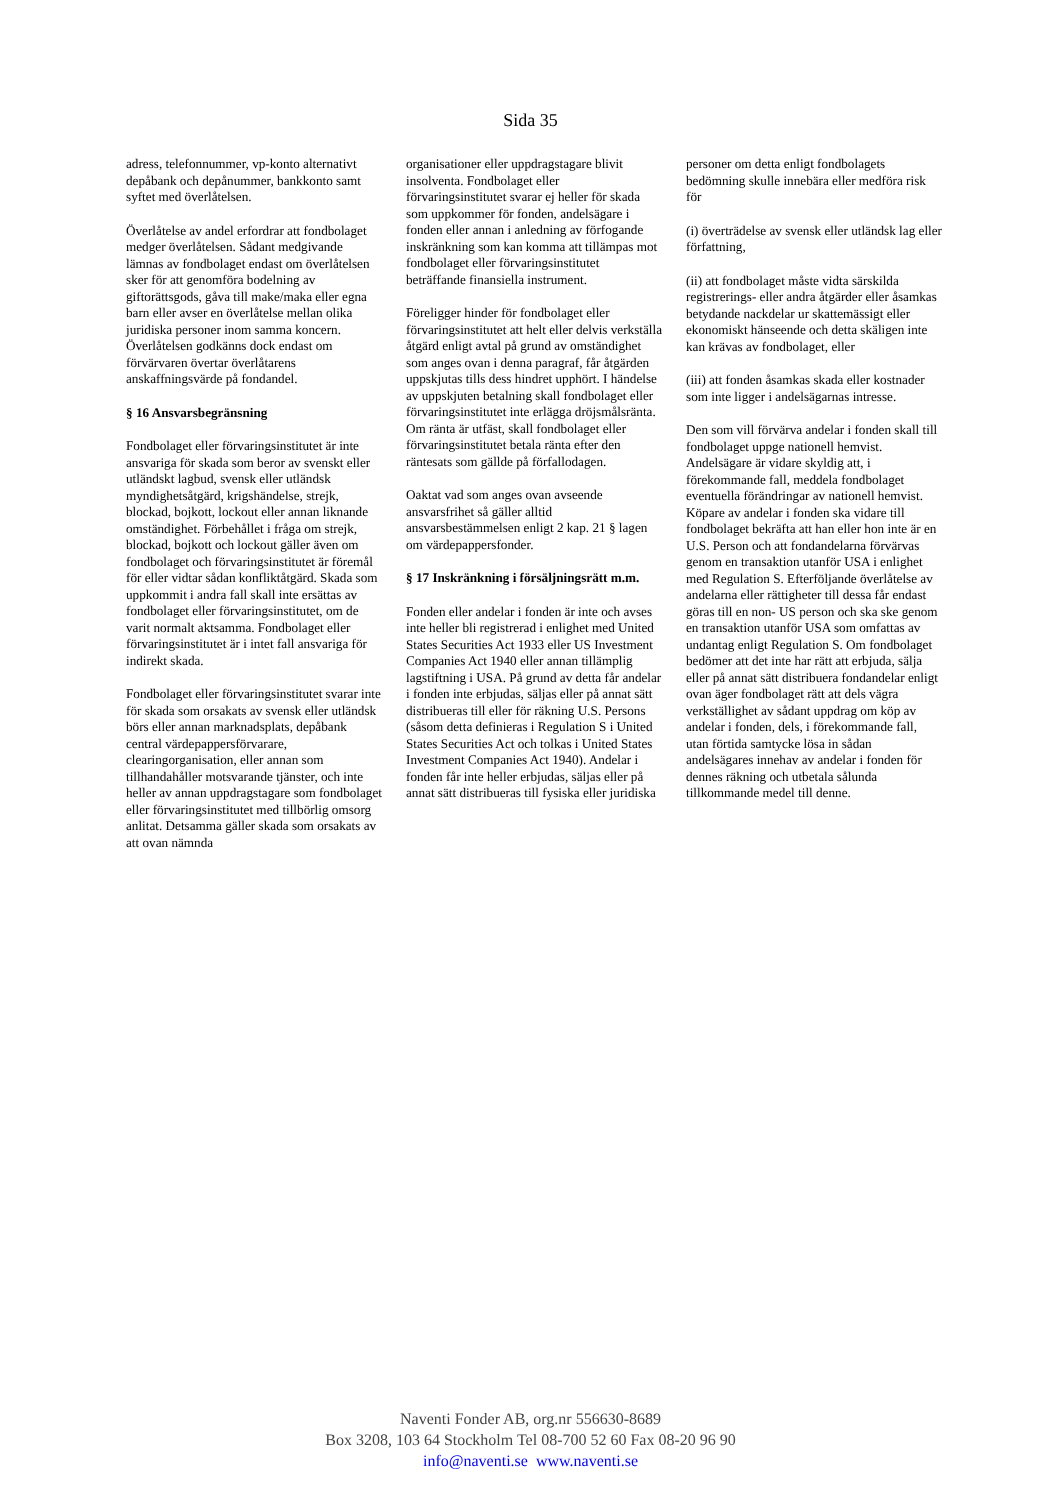Sida 35
adress, telefonnummer, vp-konto alternativt depåbank och depånummer, bankkonto samt syftet med överlåtelsen.
Överlåtelse av andel erfordrar att fondbolaget medger överlåtelsen. Sådant medgivande lämnas av fondbolaget endast om överlåtelsen sker för att genomföra bodelning av giftorättsgods, gåva till make/maka eller egna barn eller avser en överlåtelse mellan olika juridiska personer inom samma koncern. Överlåtelsen godkänns dock endast om förvärvaren övertar överlåtarens anskaffningsvärde på fondandel.
§ 16 Ansvarsbegränsning
Fondbolaget eller förvaringsinstitutet är inte ansvariga för skada som beror av svenskt eller utländskt lagbud, svensk eller utländsk myndighetsåtgärd, krigshändelse, strejk, blockad, bojkott, lockout eller annan liknande omständighet. Förbehållet i fråga om strejk, blockad, bojkott och lockout gäller även om fondbolaget och förvaringsinstitutet är föremål för eller vidtar sådan konfliktåtgärd. Skada som uppkommit i andra fall skall inte ersättas av fondbolaget eller förvaringsinstitutet, om de varit normalt aktsamma. Fondbolaget eller förvaringsinstitutet är i intet fall ansvariga för indirekt skada.
Fondbolaget eller förvaringsinstitutet svarar inte för skada som orsakats av svensk eller utländsk börs eller annan marknadsplats, depåbank central värdepappersförvarare, clearingorganisation, eller annan som tillhandahåller motsvarande tjänster, och inte heller av annan uppdragstagare som fondbolaget eller förvaringsinstitutet med tillbörlig omsorg anlitat. Detsamma gäller skada som orsakats av att ovan nämnda
organisationer eller uppdragstagare blivit insolventa. Fondbolaget eller förvaringsinstitutet svarar ej heller för skada som uppkommer för fonden, andelsägare i fonden eller annan i anledning av förfogande inskränkning som kan komma att tillämpas mot fondbolaget eller förvaringsinstitutet beträffande finansiella instrument.
Föreligger hinder för fondbolaget eller förvaringsinstitutet att helt eller delvis verkställa åtgärd enligt avtal på grund av omständighet som anges ovan i denna paragraf, får åtgärden uppskjutas tills dess hindret upphört. I händelse av uppskjuten betalning skall fondbolaget eller förvaringsinstitutet inte erlägga dröjsmålsränta. Om ränta är utfäst, skall fondbolaget eller förvaringsinstitutet betala ränta efter den räntesats som gällde på förfallodagen.
Oaktat vad som anges ovan avseende ansvarsfrihet så gäller alltid ansvarsbestämmelsen enligt 2 kap. 21 § lagen om värdepappersfonder.
§ 17 Inskränkning i försäljningsrätt m.m.
Fonden eller andelar i fonden är inte och avses inte heller bli registrerad i enlighet med United States Securities Act 1933 eller US Investment Companies Act 1940 eller annan tillämplig lagstiftning i USA. På grund av detta får andelar i fonden inte erbjudas, säljas eller på annat sätt distribueras till eller för räkning U.S. Persons (såsom detta definieras i Regulation S i United States Securities Act och tolkas i United States Investment Companies Act 1940). Andelar i fonden får inte heller erbjudas, säljas eller på annat sätt distribueras till fysiska eller juridiska
personer om detta enligt fondbolagets bedömning skulle innebära eller medföra risk för
(i) överträdelse av svensk eller utländsk lag eller författning,
(ii) att fondbolaget måste vidta särskilda registrerings- eller andra åtgärder eller åsamkas betydande nackdelar ur skattemässigt eller ekonomiskt hänseende och detta skäligen inte kan krävas av fondbolaget, eller
(iii) att fonden åsamkas skada eller kostnader som inte ligger i andelsägarnas intresse.
Den som vill förvärva andelar i fonden skall till fondbolaget uppge nationell hemvist. Andelsägare är vidare skyldig att, i förekommande fall, meddela fondbolaget eventuella förändringar av nationell hemvist. Köpare av andelar i fonden ska vidare till fondbolaget bekräfta att han eller hon inte är en U.S. Person och att fondandelarna förvärvas genom en transaktion utanför USA i enlighet med Regulation S. Efterföljande överlåtelse av andelarna eller rättigheter till dessa får endast göras till en non- US person och ska ske genom en transaktion utanför USA som omfattas av undantag enligt Regulation S. Om fondbolaget bedömer att det inte har rätt att erbjuda, sälja eller på annat sätt distribuera fondandelar enligt ovan äger fondbolaget rätt att dels vägra verkställighet av sådant uppdrag om köp av andelar i fonden, dels, i förekommande fall, utan förtida samtycke lösa in sådan andelsägares innehav av andelar i fonden för dennes räkning och utbetala sålunda tillkommande medel till denne.
Naventi Fonder AB, org.nr 556630-8689
Box 3208, 103 64 Stockholm Tel 08-700 52 60 Fax 08-20 96 90
info@naventi.se www.naventi.se